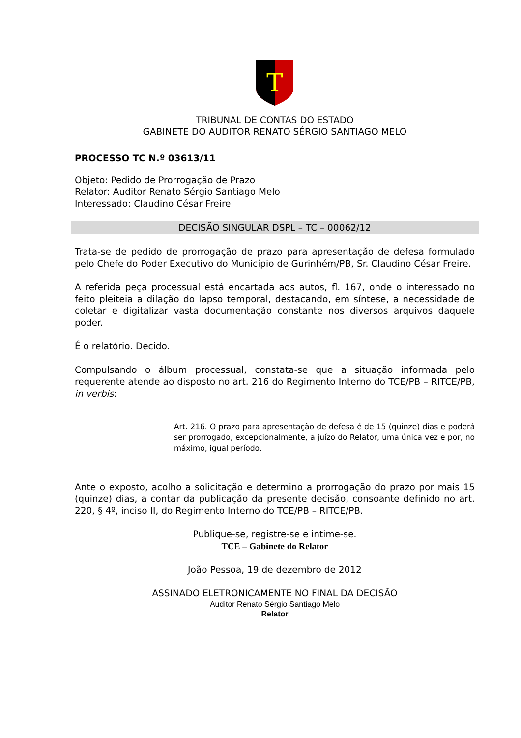T
TRIBUNAL DE CONTAS DO ESTADO
GABINETE DO AUDITOR RENATO SÉRGIO SANTIAGO MELO
PROCESSO TC N.º 03613/11
Objeto: Pedido de Prorrogação de Prazo
Relator: Auditor Renato Sérgio Santiago Melo
Interessado: Claudino César Freire
DECISÃO SINGULAR DSPL – TC – 00062/12
Trata-se de pedido de prorrogação de prazo para apresentação de defesa formulado pelo Chefe do Poder Executivo do Município de Gurinhém/PB, Sr. Claudino César Freire.
A referida peça processual está encartada aos autos, fl. 167, onde o interessado no feito pleiteia a dilação do lapso temporal, destacando, em síntese, a necessidade de coletar e digitalizar vasta documentação constante nos diversos arquivos daquele poder.
É o relatório. Decido.
Compulsando o álbum processual, constata-se que a situação informada pelo requerente atende ao disposto no art. 216 do Regimento Interno do TCE/PB – RITCE/PB, in verbis:
Art. 216. O prazo para apresentação de defesa é de 15 (quinze) dias e poderá ser prorrogado, excepcionalmente, a juízo do Relator, uma única vez e por, no máximo, igual período.
Ante o exposto, acolho a solicitação e determino a prorrogação do prazo por mais 15 (quinze) dias, a contar da publicação da presente decisão, consoante definido no art. 220, § 4º, inciso II, do Regimento Interno do TCE/PB – RITCE/PB.
Publique-se, registre-se e intime-se.
TCE – Gabinete do Relator
João Pessoa, 19 de dezembro de 2012
ASSINADO ELETRONICAMENTE NO FINAL DA DECISÃO
Auditor Renato Sérgio Santiago Melo
Relator